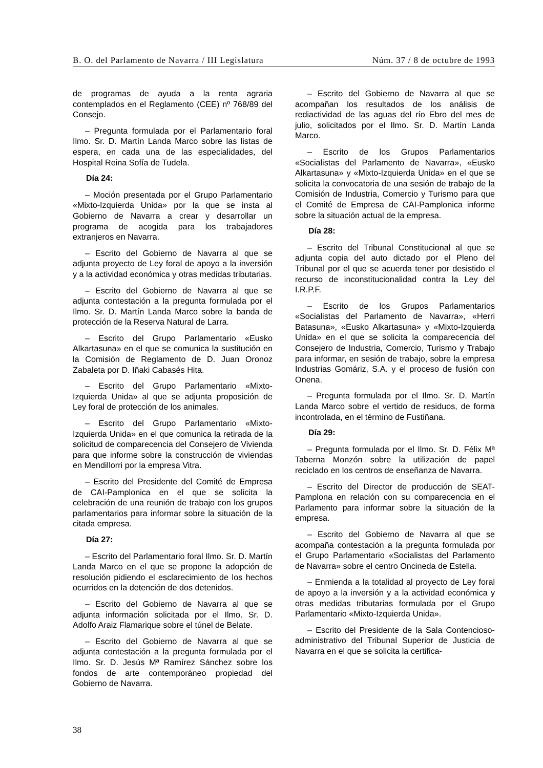B. O. del Parlamento de Navarra / III Legislatura Núm. 37 / 8 de octubre de 1993
de programas de ayuda a la renta agraria contemplados en el Reglamento (CEE) nº 768/89 del Consejo.
– Pregunta formulada por el Parlamentario foral Ilmo. Sr. D. Martín Landa Marco sobre las listas de espera, en cada una de las especialidades, del Hospital Reina Sofía de Tudela.
Día 24:
– Moción presentada por el Grupo Parlamentario «Mixto-Izquierda Unida» por la que se insta al Gobierno de Navarra a crear y desarrollar un programa de acogida para los trabajadores extranjeros en Navarra.
– Escrito del Gobierno de Navarra al que se adjunta proyecto de Ley foral de apoyo a la inversión y a la actividad económica y otras medidas tributarias.
– Escrito del Gobierno de Navarra al que se adjunta contestación a la pregunta formulada por el Ilmo. Sr. D. Martín Landa Marco sobre la banda de protección de la Reserva Natural de Larra.
– Escrito del Grupo Parlamentario «Eusko Alkartasuna» en el que se comunica la sustitución en la Comisión de Reglamento de D. Juan Oronoz Zabaleta por D. Iñaki Cabasés Hita.
– Escrito del Grupo Parlamentario «Mixto-Izquierda Unida» al que se adjunta proposición de Ley foral de protección de los animales.
– Escrito del Grupo Parlamentario «Mixto-Izquierda Unida» en el que comunica la retirada de la solicitud de comparecencia del Consejero de Vivienda para que informe sobre la construcción de viviendas en Mendillorri por la empresa Vitra.
– Escrito del Presidente del Comité de Empresa de CAI-Pamplonica en el que se solicita la celebración de una reunión de trabajo con los grupos parlamentarios para informar sobre la situación de la citada empresa.
Día 27:
– Escrito del Parlamentario foral Ilmo. Sr. D. Martín Landa Marco en el que se propone la adopción de resolución pidiendo el esclarecimiento de los hechos ocurridos en la detención de dos detenidos.
– Escrito del Gobierno de Navarra al que se adjunta información solicitada por el Ilmo. Sr. D. Adolfo Araiz Flamarique sobre el túnel de Belate.
– Escrito del Gobierno de Navarra al que se adjunta contestación a la pregunta formulada por el Ilmo. Sr. D. Jesús Mª Ramírez Sánchez sobre los fondos de arte contemporáneo propiedad del Gobierno de Navarra.
– Escrito del Gobierno de Navarra al que se acompañan los resultados de los análisis de rediactividad de las aguas del río Ebro del mes de julio, solicitados por el Ilmo. Sr. D. Martín Landa Marco.
– Escrito de los Grupos Parlamentarios «Socialistas del Parlamento de Navarra», «Eusko Alkartasuna» y «Mixto-Izquierda Unida» en el que se solicita la convocatoria de una sesión de trabajo de la Comisión de Industria, Comercio y Turismo para que el Comité de Empresa de CAI-Pamplonica informe sobre la situación actual de la empresa.
Día 28:
– Escrito del Tribunal Constitucional al que se adjunta copia del auto dictado por el Pleno del Tribunal por el que se acuerda tener por desistido el recurso de inconstitucionalidad contra la Ley del I.R.P.F.
– Escrito de los Grupos Parlamentarios «Socialistas del Parlamento de Navarra», «Herri Batasuna», «Eusko Alkartasuna» y «Mixto-Izquierda Unida» en el que se solicita la comparecencia del Consejero de Industria, Comercio, Turismo y Trabajo para informar, en sesión de trabajo, sobre la empresa Industrias Gomáriz, S.A. y el proceso de fusión con Onena.
– Pregunta formulada por el Ilmo. Sr. D. Martín Landa Marco sobre el vertido de residuos, de forma incontrolada, en el término de Fustiñana.
Día 29:
– Pregunta formulada por el Ilmo. Sr. D. Félix Mª Taberna Monzón sobre la utilización de papel reciclado en los centros de enseñanza de Navarra.
– Escrito del Director de producción de SEAT-Pamplona en relación con su comparecencia en el Parlamento para informar sobre la situación de la empresa.
– Escrito del Gobierno de Navarra al que se acompaña contestación a la pregunta formulada por el Grupo Parlamentario «Socialistas del Parlamento de Navarra» sobre el centro Oncineda de Estella.
– Enmienda a la totalidad al proyecto de Ley foral de apoyo a la inversión y a la actividad económica y otras medidas tributarias formulada por el Grupo Parlamentario «Mixto-Izquierda Unida».
– Escrito del Presidente de la Sala Contencioso-administrativo del Tribunal Superior de Justicia de Navarra en el que se solicita la certifica-
38